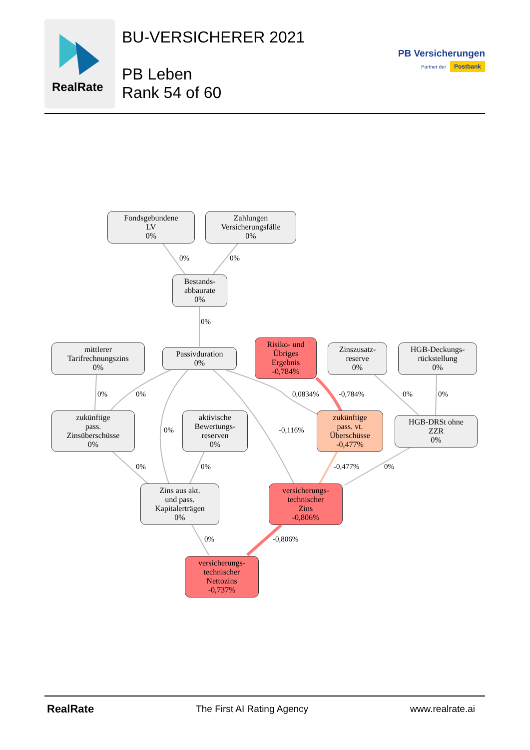RealRate
BU-VERSICHERER 2021
PB Leben
Rank 54 of 60
PB Versicherungen
Partner der Postbank
Fondsgebundene
LV
0%
Zahlungen
Versicherungsfälle
0%
0% 0%
Bestands-
abbaurate
0%
0%
mittlerer
Tarifrechnungszins
0%
Passivduration
0%
Risiko- und
Übriges
Ergebnis
-0,784%
Zinszusatz-
reserve
0%
HGB-Deckungs-
rückstellung
0%
0% 0% 0,0834% -0,784% 0% 0%
zukünftige
pass.
Zinsüberschüsse
0%
0%
aktivische
Bewertungs-
reserven
0%
-0,116%
zukünftige
pass. vt.
Überschüsse
-0,477%
HGB-DRSt ohne
ZZR
0%
0% 0% -0,477% 0%
Zins aus akt.
und pass.
Kapitalerträgen
0%
versicherungs-
technischer
Zins
-0,806%
0% -0,806%
versicherungs-
technischer
Nettozins
-0,737%
RealRate The First AI Rating Agency www.realrate.ai